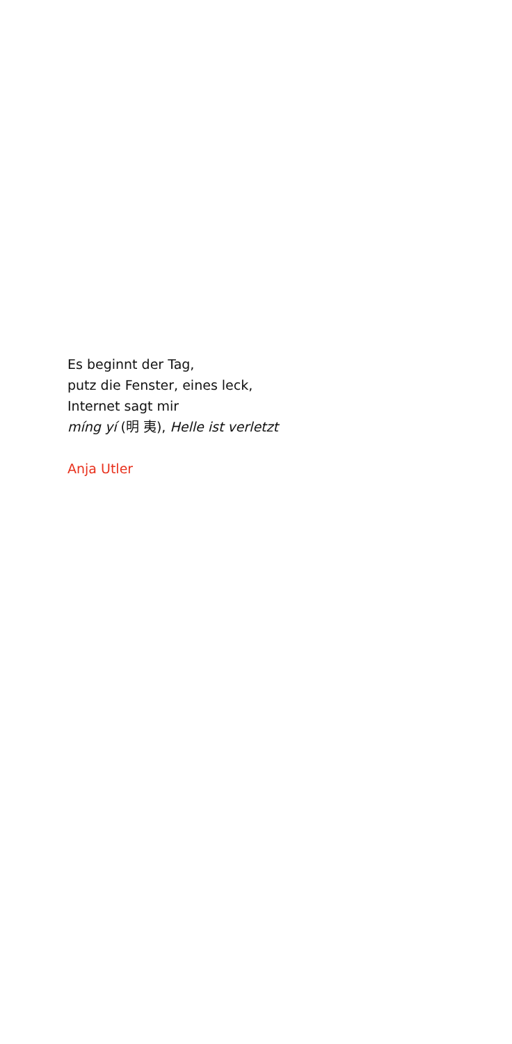Es beginnt der Tag,
putz die Fenster, eines leck,
Internet sagt mir
míng yí (明 夷), Helle ist verletzt
Anja Utler